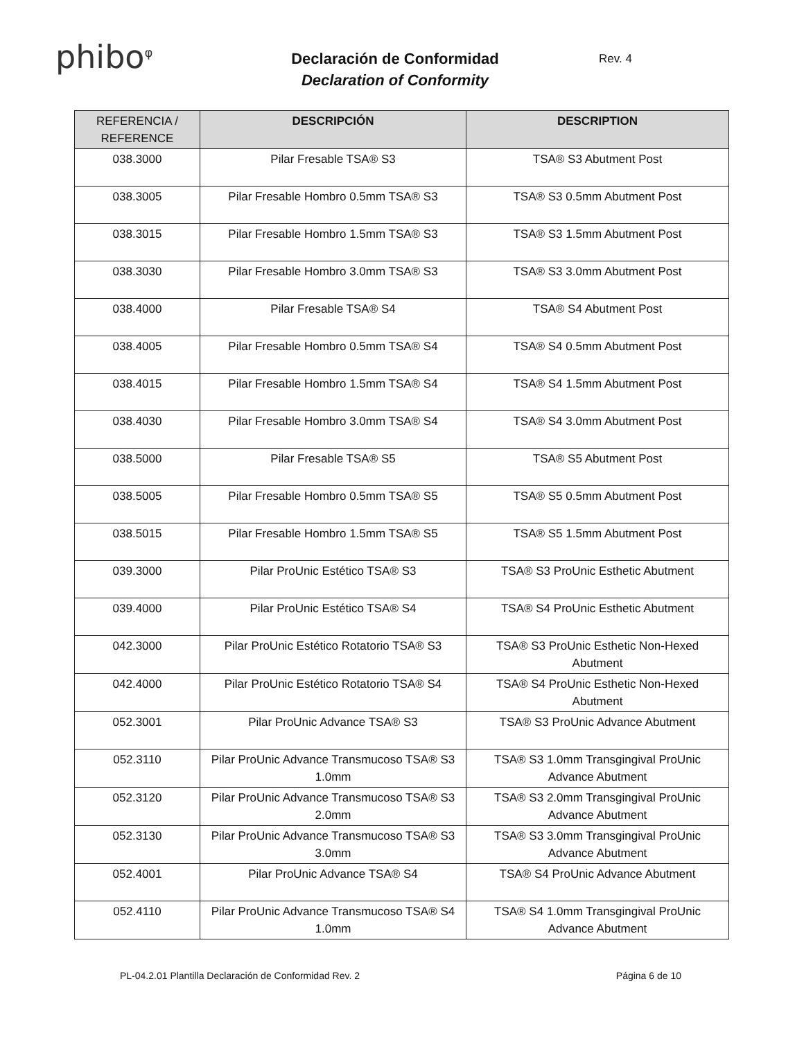phibo<sup>φ</sup>
Declaración de Conformidad
Declaration of Conformity
Rev. 4
| REFERENCIA / REFERENCE | DESCRIPCIÓN | DESCRIPTION |
| --- | --- | --- |
| 038.3000 | Pilar Fresable TSA® S3 | TSA® S3 Abutment Post |
| 038.3005 | Pilar Fresable Hombro 0.5mm TSA® S3 | TSA® S3 0.5mm Abutment Post |
| 038.3015 | Pilar Fresable Hombro 1.5mm TSA® S3 | TSA® S3 1.5mm Abutment Post |
| 038.3030 | Pilar Fresable Hombro 3.0mm TSA® S3 | TSA® S3 3.0mm Abutment Post |
| 038.4000 | Pilar Fresable TSA® S4 | TSA® S4 Abutment Post |
| 038.4005 | Pilar Fresable Hombro 0.5mm TSA® S4 | TSA® S4 0.5mm Abutment Post |
| 038.4015 | Pilar Fresable Hombro 1.5mm TSA® S4 | TSA® S4 1.5mm Abutment Post |
| 038.4030 | Pilar Fresable Hombro 3.0mm TSA® S4 | TSA® S4 3.0mm Abutment Post |
| 038.5000 | Pilar Fresable TSA® S5 | TSA® S5 Abutment Post |
| 038.5005 | Pilar Fresable Hombro 0.5mm TSA® S5 | TSA® S5 0.5mm Abutment Post |
| 038.5015 | Pilar Fresable Hombro 1.5mm TSA® S5 | TSA® S5 1.5mm Abutment Post |
| 039.3000 | Pilar ProUnic Estético TSA® S3 | TSA® S3 ProUnic Esthetic Abutment |
| 039.4000 | Pilar ProUnic Estético TSA® S4 | TSA® S4 ProUnic Esthetic Abutment |
| 042.3000 | Pilar ProUnic Estético Rotatorio TSA® S3 | TSA® S3 ProUnic Esthetic Non-Hexed Abutment |
| 042.4000 | Pilar ProUnic Estético Rotatorio TSA® S4 | TSA® S4 ProUnic Esthetic Non-Hexed Abutment |
| 052.3001 | Pilar ProUnic Advance TSA® S3 | TSA® S3 ProUnic Advance Abutment |
| 052.3110 | Pilar ProUnic Advance Transmucoso TSA® S3 1.0mm | TSA® S3 1.0mm Transgingival ProUnic Advance Abutment |
| 052.3120 | Pilar ProUnic Advance Transmucoso TSA® S3 2.0mm | TSA® S3 2.0mm Transgingival ProUnic Advance Abutment |
| 052.3130 | Pilar ProUnic Advance Transmucoso TSA® S3 3.0mm | TSA® S3 3.0mm Transgingival ProUnic Advance Abutment |
| 052.4001 | Pilar ProUnic Advance TSA® S4 | TSA® S4 ProUnic Advance Abutment |
| 052.4110 | Pilar ProUnic Advance Transmucoso TSA® S4 1.0mm | TSA® S4 1.0mm Transgingival ProUnic Advance Abutment |
PL-04.2.01 Plantilla Declaración de Conformidad Rev. 2 Página 6 de 10